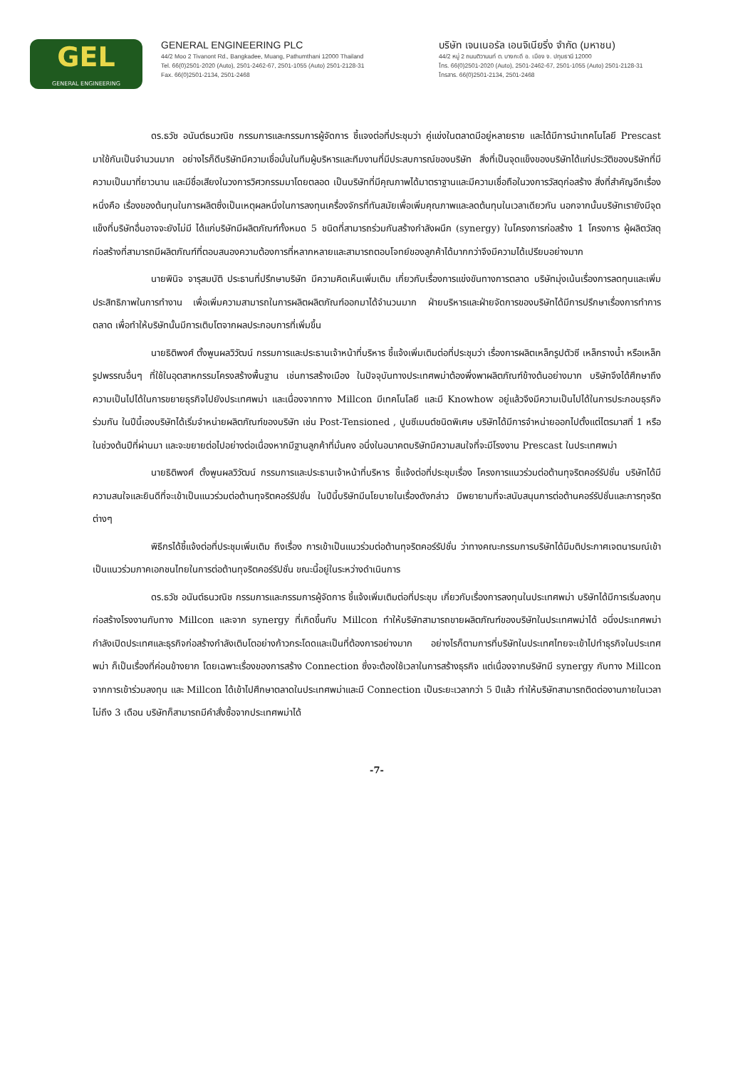GEL
GENERAL ENGINEERING
GENERAL ENGINEERING PLC
44/2 Moo 2 Tivanont Rd., Bangkadee, Muang, Pathumthani 12000 Thailand
Tel. 66(0)2501-2020 (Auto), 2501-2462-67, 2501-1055 (Auto) 2501-2128-31
Fax. 66(0)2501-2134, 2501-2468
บริษัท เจนเนอรัล เอนจิเนียริ่ง จำกัด (มหาชน)
44/2 หมู่ 2 ถนนติวานนท์ ต. บางกะดี อ. เมือง จ. ปทุมธานี 12000
โทร. 66(0)2501-2020 (Auto), 2501-2462-67, 2501-1055 (Auto) 2501-2128-31
โทรสาร. 66(0)2501-2134, 2501-2468
ดร.ธวัช อนันต์ธนวณิช กรรมการและกรรมการผู้จัดการ ชี้แจงต่อที่ประชุมว่า คู่แข่งในตลาดมีอยู่หลายราย และได้มีการนำเทคโนโลยี Prescast มาใช้กันเป็นจำนวนมาก อย่างไรก็ดีบริษัทมีความเชื่อมั่นในทีมผู้บริหารและทีมงานที่มีประสบการณ์ของบริษัท สิ่งที่เป็นจุดแข็งของบริษัทได้แก่ประวัติของบริษัทที่มีความเป็นมาที่ยาวนาน และมีชื่อเสียงในวงการวิศวกรรมมาโดยตลอด เป็นบริษัทที่มีคุณภาพได้มาตราฐานและมีความเชื่อถือในวงการวัสดุก่อสร้าง สิ่งที่สำคัญอีกเรื่องหนึ่งคือ เรื่องของต้นทุนในการผลิตซึ่งเป็นเหตุผลหนึ่งในการลงทุนเครื่องจักรที่ทันสมัยเพื่อเพิ่มคุณภาพและลดต้นทุนในเวลาเดียวกัน นอกจากนั้นบริษัทเรายังมีจุดแข็งที่บริษัทอื่นอาจจะยังไม่มี ได้แก่บริษัทมีผลิตภัณฑ์ทั้งหมด 5 ชนิดที่สามารถร่วมกันสร้างกำลังผนึก (synergy) ในโครงการก่อสร้าง 1 โครงการ ผู้ผลิตวัสดุก่อสร้างที่สามารถมีผลิตภัณฑ์ที่ตอบสนองความต้องการที่หลากหลายและสามารถตอบโจทย์ของลูกค้าได้มากกว่าจึงมีความได้เปรียบอย่างมาก
นายพินิจ จารุสมบัติ ประธานที่ปรึกษาบริษัท มีความคิดเห็นเพิ่มเติม เกี่ยวกับเรื่องการแข่งขันทางการตลาด บริษัทมุ่งเน้นเรื่องการลดทุนและเพิ่มประสิทธิภาพในการทำงาน เพื่อเพิ่มความสามารถในการผลิตผลิตภัณฑ์ออกมาได้จำนวนมาก ฝ่ายบริหารและฝ่ายจัดการของบริษัทได้มีการปรึกษาเรื่องการทำการตลาด เพื่อทำให้บริษัทนั้นมีการเติบโตจากผลประกอบการที่เพิ่มขึ้น
นายธิติพงศ์ ตั้งพูนผลวิวัฒน์ กรรมการและประธานเจ้าหน้าที่บริหาร ชี้แจ้งเพิ่มเติมต่อที่ประชุมว่า เรื่องการผลิตเหล็กรูปตัวซี เหล็กรางน้ำ หรือเหล็กรูปพรรณอื่นๆ ที่ใช้ในอุตสาหกรรมโครงสร้างพื้นฐาน เช่นการสร้างเมือง ในปัจจุบันทางประเทศพม่าต้องพึ่งพาผลิตภัณฑ์ข้างต้นอย่างมาก บริษัทจึงได้ศึกษาถึงความเป็นไปได้ในการขยายธุรกิจไปยังประเทศพม่า และเนื่องจากทาง Millcon มีเทคโนโลยี และมี Knowhow อยู่แล้วจึงมีความเป็นไปได้ในการประกอบธุรกิจร่วมกัน ในปีนี้เองบริษัทได้เริ่มจำหน่ายผลิตภัณฑ์ของบริษัท เช่น Post-Tensioned , ปูนซีเมนต์ชนิดพิเศษ บริษัทได้มีการจำหน่ายออกไปตั้งแต่ไตรมาสที่ 1 หรือในช่วงต้นปีที่ผ่านมา และจะขยายต่อไปอย่างต่อเนื่องหากมีฐานลูกค้าที่มั่นคง อนึ่งในอนาคตบริษัทมีความสนใจที่จะมีโรงงาน Prescast ในประเทศพม่า
นายธิติพงศ์ ตั้งพูนผลวิวัฒน์ กรรมการและประธานเจ้าหน้าที่บริหาร ชี้แจ้งต่อที่ประชุมเรื่อง โครงการแนวร่วมต่อต้านทุจริตคอร์รัปชั่น บริษัทได้มีความสนใจและยินดีที่จะเข้าเป็นแนวร่วมต่อต้านทุจริตคอร์รัปชั่น ในปีนี้บริษัทมีนโยบายในเรื่องดังกล่าว มีพยายามที่จะสนับสนุนการต่อต้านคอร์รัปชั่นและการทุจริตต่างๆ
พิธีกรได้ชี้แจ้งต่อที่ประชุมเพิ่มเติม ถึงเรื่อง การเข้าเป็นแนวร่วมต่อต้านทุจริตคอร์รัปชั่น ว่าทางคณะกรรมการบริษัทได้มีมติประกาศเจตนารมณ์เข้าเป็นแนวร่วมภาคเอกชนไทยในการต่อต้านทุจริตคอร์รัปชั่น ขณะนี้อยู่ในระหว่างดำเนินการ
ดร.ธวัช อนันต์ธนวณิช กรรมการและกรรมการผู้จัดการ ชี้แจ้งเพิ่มเติมต่อที่ประชุม เกี่ยวกับเรื่องการลงทุนในประเทศพม่า บริษัทได้มีการเริ่มลงทุนก่อสร้างโรงงานกับทาง Millcon และจาก synergy ที่เกิดขึ้นกับ Millcon ทำให้บริษัทสามารถขายผลิตภัณฑ์ของบริษัทในประเทศพม่าได้ อนึ่งประเทศพม่ากำลังเปิดประเทศและธุรกิจก่อสร้างกำลังเติบโตอย่างก้าวกระโดดและเป็นที่ต้องการอย่างมาก อย่างไรก็ตามการที่บริษัทในประเทศไทยจะเข้าไปทำธุรกิจในประเทศพม่า ก็เป็นเรื่องที่ค่อนข้างยาก โดยเฉพาะเรื่องของการสร้าง Connection ซึ่งจะต้องใช้เวลาในการสร้างธุรกิจ แต่เนื่องจากบริษัทมี synergy กับทาง Millcon จากการเข้าร่วมลงทุน และ Millcon ได้เข้าไปศึกษาตลาดในประเทศพม่าและมี Connection เป็นระยะเวลากว่า 5 ปีแล้ว ทำให้บริษัทสามารถติดต่องานภายในเวลาไม่ถึง 3 เดือน บริษัทก็สามารถมีคำสั่งซื้อจากประเทศพม่าได้
-7-